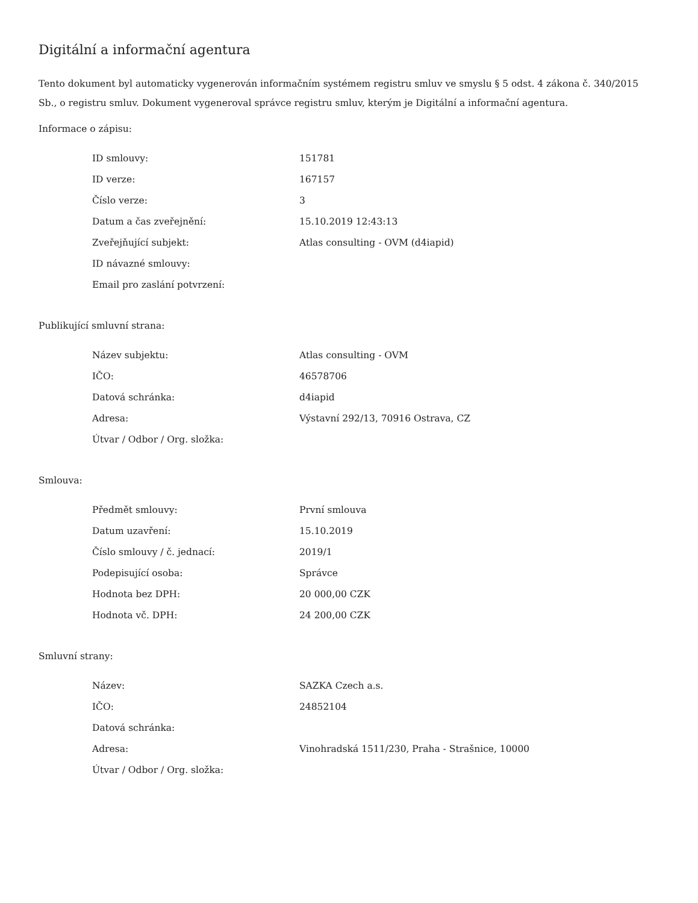Digitální a informační agentura
Tento dokument byl automaticky vygenerován informačním systémem registru smluv ve smyslu § 5 odst. 4 zákona č. 340/2015 Sb., o registru smluv. Dokument vygeneroval správce registru smluv, kterým je Digitální a informační agentura.
Informace o zápisu:
| ID smlouvy: | 151781 |
| ID verze: | 167157 |
| Číslo verze: | 3 |
| Datum a čas zveřejnění: | 15.10.2019 12:43:13 |
| Zveřejňující subjekt: | Atlas consulting - OVM (d4iapid) |
| ID návazné smlouvy: | |
| Email pro zaslání potvrzení: | |
Publikující smluvní strana:
| Název subjektu: | Atlas consulting - OVM |
| IČO: | 46578706 |
| Datová schránka: | d4iapid |
| Adresa: | Výstavní 292/13, 70916 Ostrava, CZ |
| Útvar / Odbor / Org. složka: | |
Smlouva:
| Předmět smlouvy: | První smlouva |
| Datum uzavření: | 15.10.2019 |
| Číslo smlouvy / č. jednací: | 2019/1 |
| Podepisující osoba: | Správce |
| Hodnota bez DPH: | 20 000,00 CZK |
| Hodnota vč. DPH: | 24 200,00 CZK |
Smluvní strany:
| Název: | SAZKA Czech a.s. |
| IČO: | 24852104 |
| Datová schránka: | |
| Adresa: | Vinohradská 1511/230, Praha - Strašnice, 10000 |
| Útvar / Odbor / Org. složka: | |